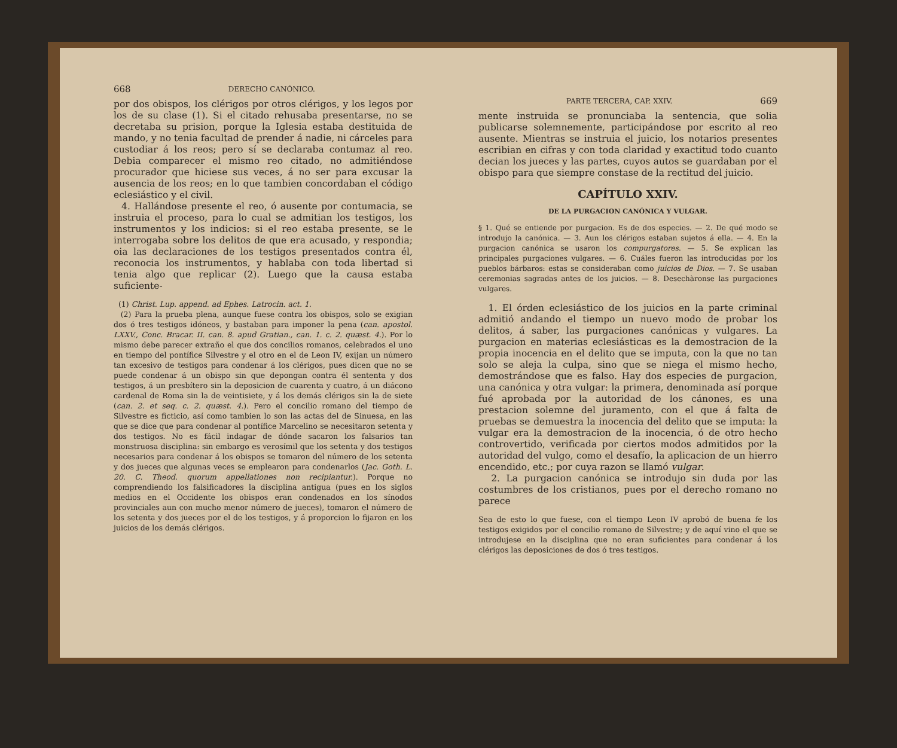668 DERECHO CANÓNICO.
por dos obispos, los clérigos por otros clérigos, y los legos por los de su clase (1). Si el citado rehusaba presentarse, no se decretaba su prision, porque la Iglesia estaba destituida de mando, y no tenia facultad de prender á nadie, ni cárceles para custodiar á los reos; pero sí se declaraba contumaz al reo. Debia comparecer el mismo reo citado, no admitiéndose procurador que hiciese sus veces, á no ser para excusar la ausencia de los reos; en lo que tambien concordaban el código eclesiástico y el civil.
4. Hallándose presente el reo, ó ausente por contumacia, se instruia el proceso, para lo cual se admitian los testigos, los instrumentos y los indicios: si el reo estaba presente, se le interrogaba sobre los delitos de que era acusado, y respondia; oia las declaraciones de los testigos presentados contra él, reconocia los instrumentos, y hablaba con toda libertad si tenia algo que replicar (2). Luego que la causa estaba suficiente-
(1) Christ. Lup. append. ad Ephes. Latrocin. act. 1.
(2) Para la prueba plena, aunque fuese contra los obispos, solo se exigian dos ó tres testigos idóneos, y bastaban para imponer la pena (can. apostol. LXXV., Conc. Bracar. II. can. 8. apud Gratian., can. 1. c. 2. quæst. 4.). Por lo mismo debe parecer extraño el que dos concilios romanos, celebrados el uno en tiempo del pontífice Silvestre y el otro en el de Leon IV, exijan un número tan excesivo de testigos para condenar á los clérigos, pues dicen que no se puede condenar á un obispo sin que depongan contra él sententa y dos testigos, á un presbítero sin la deposicion de cuarenta y cuatro, á un diácono cardenal de Roma sin la de veintisiete, y á los demás clérigos sin la de siete (can. 2. et seq. c. 2. quæst. 4.). Pero el concilio romano del tiempo de Silvestre es ficticio, así como tambien lo son las actas del de Sinuesa, en las que se dice que para condenar al pontífice Marcelino se necesitaron setenta y dos testigos. No es fácil indagar de dónde sacaron los falsarios tan monstruosa disciplina: sin embargo es verosímil que los setenta y dos testigos necesarios para condenar á los obispos se tomaron del número de los setenta y dos jueces que algunas veces se emplearon para condenarlos (Jac. Goth. L. 20. C. Theod. quorum appellationes non recipiantur.). Porque no comprendiendo los falsificadores la disciplina antigua (pues en los siglos medios en el Occidente los obispos eran condenados en los sínodos provinciales aun con mucho menor número de jueces), tomaron el número de los setenta y dos jueces por el de los testigos, y á proporcion lo fijaron en los juicios de los demás clérigos.
PARTE TERCERA, CAP. XXIV. 669
mente instruida se pronunciaba la sentencia, que solia publicarse solemnemente, participándose por escrito al reo ausente. Mientras se instruia el juicio, los notarios presentes escribian en cifras y con toda claridad y exactitud todo cuanto decian los jueces y las partes, cuyos autos se guardaban por el obispo para que siempre constase de la rectitud del juicio.
CAPÍTULO XXIV.
DE LA PURGACION CANÓNICA Y VULGAR.
§ 1. Qué se entiende por purgacion. Es de dos especies. — 2. De qué modo se introdujo la canónica. — 3. Aun los clérigos estaban sujetos á ella. — 4. En la purgacion canónica se usaron los compurgatores. — 5. Se explican las principales purgaciones vulgares. — 6. Cuáles fueron las introducidas por los pueblos bárbaros: estas se consideraban como juicios de Dios. — 7. Se usaban ceremonias sagradas antes de los juicios. — 8. Desechàronse las purgaciones vulgares.
1. El órden eclesiástico de los juicios en la parte criminal admitió andando el tiempo un nuevo modo de probar los delitos, á saber, las purgaciones canónicas y vulgares. La purgacion en materias eclesiásticas es la demostracion de la propia inocencia en el delito que se imputa, con la que no tan solo se aleja la culpa, sino que se niega el mismo hecho, demostrándose que es falso. Hay dos especies de purgacion, una canónica y otra vulgar: la primera, denominada así porque fué aprobada por la autoridad de los cánones, es una prestacion solemne del juramento, con el que á falta de pruebas se demuestra la inocencia del delito que se imputa: la vulgar era la demostracion de la inocencia, ó de otro hecho controvertido, verificada por ciertos modos admitidos por la autoridad del vulgo, como el desafío, la aplicacion de un hierro encendido, etc.; por cuya razon se llamó vulgar.
2. La purgacion canónica se introdujo sin duda por las costumbres de los cristianos, pues por el derecho romano no parece
Sea de esto lo que fuese, con el tiempo Leon IV aprobó de buena fe los testigos exigidos por el concilio romano de Silvestre; y de aquí vino el que se introdujese en la disciplina que no eran suficientes para condenar á los clérigos las deposiciones de dos ó tres testigos.